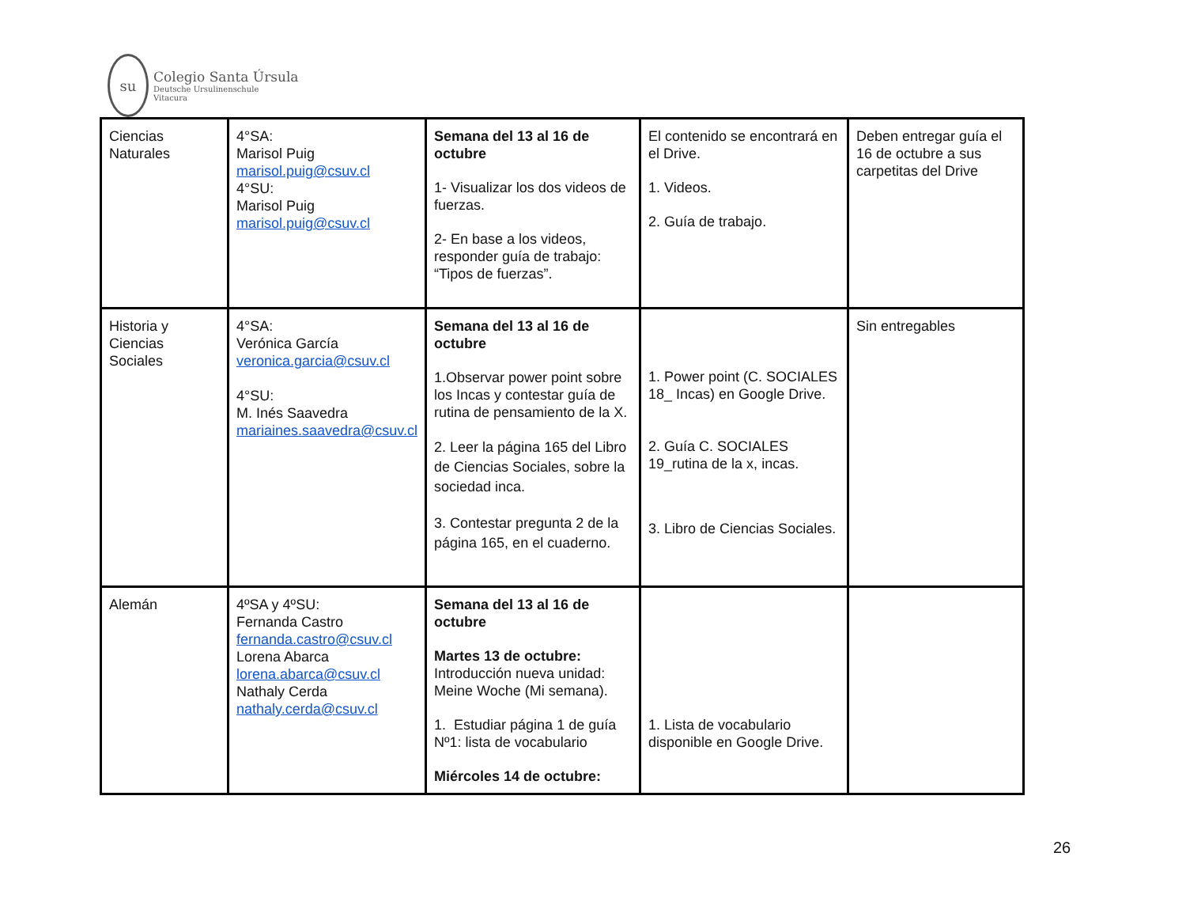su
Colegio Santa Úrsula
Deutsche Ursulinenschule
Vitacura
| Ciencias Naturales | 4°SA: Marisol Puig marisol.puig@csuv.cl 4°SU: Marisol Puig marisol.puig@csuv.cl | Semana del 13 al 16 de octubre 1- Visualizar los dos videos de fuerzas. 2- En base a los videos, responder guía de trabajo: “Tipos de fuerzas”. | El contenido se encontrará en el Drive. 1. Videos. 2. Guía de trabajo. | Deben entregar guía el 16 de octubre a sus carpetitas del Drive |
| Historia y Ciencias Sociales | 4°SA: Verónica García veronica.garcia@csuv.cl 4°SU: M. Inés Saavedra mariaines.saavedra@csuv.cl | Semana del 13 al 16 de octubre 1.Observar power point sobre los Incas y contestar guía de rutina de pensamiento de la X. 2. Leer la página 165 del Libro de Ciencias Sociales, sobre la sociedad inca. 3. Contestar pregunta 2 de la página 165, en el cuaderno. | 1. Power point (C. SOCIALES 18_ Incas) en Google Drive. 2. Guía C. SOCIALES 19_rutina de la x, incas. 3. Libro de Ciencias Sociales. | Sin entregables |
| Alemán | 4ºSA y 4ºSU: Fernanda Castro fernanda.castro@csuv.cl Lorena Abarca lorena.abarca@csuv.cl Nathaly Cerda nathaly.cerda@csuv.cl | Semana del 13 al 16 de octubre Martes 13 de octubre: Introducción nueva unidad: Meine Woche (Mi semana). 1. Estudiar página 1 de guía Nº1: lista de vocabulario Miércoles 14 de octubre: | 1. Lista de vocabulario disponible en Google Drive. | |
26